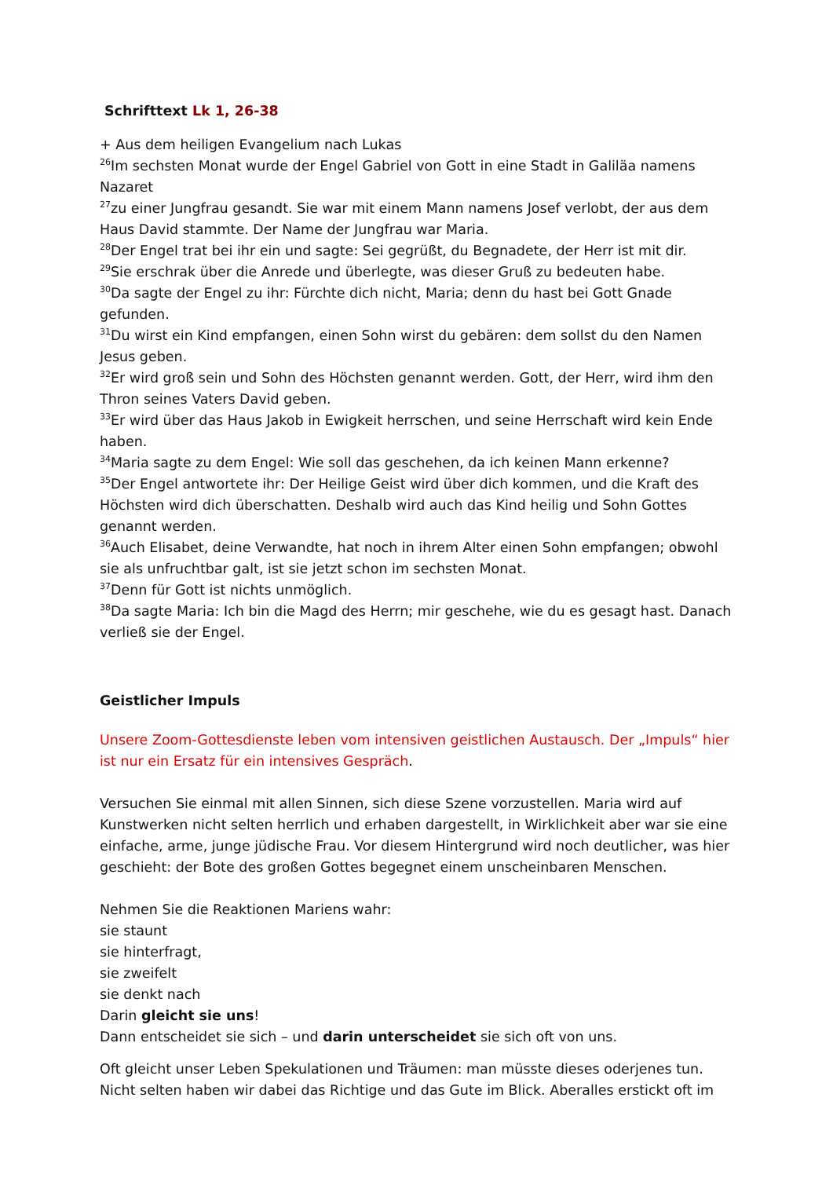Schrifttext Lk 1, 26-38
+ Aus dem heiligen Evangelium nach Lukas
<sup>26</sup> Im sechsten Monat wurde der Engel Gabriel von Gott in eine Stadt in Galiläa namens Nazaret
<sup>27</sup> zu einer Jungfrau gesandt. Sie war mit einem Mann namens Josef verlobt, der aus dem Haus David stammte. Der Name der Jungfrau war Maria.
<sup>28</sup> Der Engel trat bei ihr ein und sagte: Sei gegrüßt, du Begnadete, der Herr ist mit dir.
<sup>29</sup> Sie erschrak über die Anrede und überlegte, was dieser Gruß zu bedeuten habe.
<sup>30</sup> Da sagte der Engel zu ihr: Fürchte dich nicht, Maria; denn du hast bei Gott Gnade gefunden.
<sup>31</sup> Du wirst ein Kind empfangen, einen Sohn wirst du gebären: dem sollst du den Namen Jesus geben.
<sup>32</sup> Er wird groß sein und Sohn des Höchsten genannt werden. Gott, der Herr, wird ihm den Thron seines Vaters David geben.
<sup>33</sup> Er wird über das Haus Jakob in Ewigkeit herrschen, und seine Herrschaft wird kein Ende haben.
<sup>34</sup> Maria sagte zu dem Engel: Wie soll das geschehen, da ich keinen Mann erkenne?
<sup>35</sup> Der Engel antwortete ihr: Der Heilige Geist wird über dich kommen, und die Kraft des Höchsten wird dich überschatten. Deshalb wird auch das Kind heilig und Sohn Gottes genannt werden.
<sup>36</sup> Auch Elisabet, deine Verwandte, hat noch in ihrem Alter einen Sohn empfangen; obwohl sie als unfruchtbar galt, ist sie jetzt schon im sechsten Monat.
<sup>37</sup> Denn für Gott ist nichts unmöglich.
<sup>38</sup> Da sagte Maria: Ich bin die Magd des Herrn; mir geschehe, wie du es gesagt hast. Danach verließ sie der Engel.
Geistlicher Impuls
Unsere Zoom-Gottesdienste leben vom intensiven geistlichen Austausch. Der „Impuls“ hier ist nur ein Ersatz für ein intensives Gespräch.
Versuchen Sie einmal mit allen Sinnen, sich diese Szene vorzustellen. Maria wird auf Kunstwerken nicht selten herrlich und erhaben dargestellt, in Wirklichkeit aber war sie eine einfache, arme, junge jüdische Frau. Vor diesem Hintergrund wird noch deutlicher, was hier geschieht: der Bote des großen Gottes begegnet einem unscheinbaren Menschen.
Nehmen Sie die Reaktionen Mariens wahr:
sie staunt
sie hinterfragt,
sie zweifelt
sie denkt nach
Darin gleicht sie uns!
Dann entscheidet sie sich – und darin unterscheidet sie sich oft von uns.
Oft gleicht unser Leben Spekulationen und Träumen: man müsste dieses oderjenes tun. Nicht selten haben wir dabei das Richtige und das Gute im Blick. Aberalles erstickt oft im